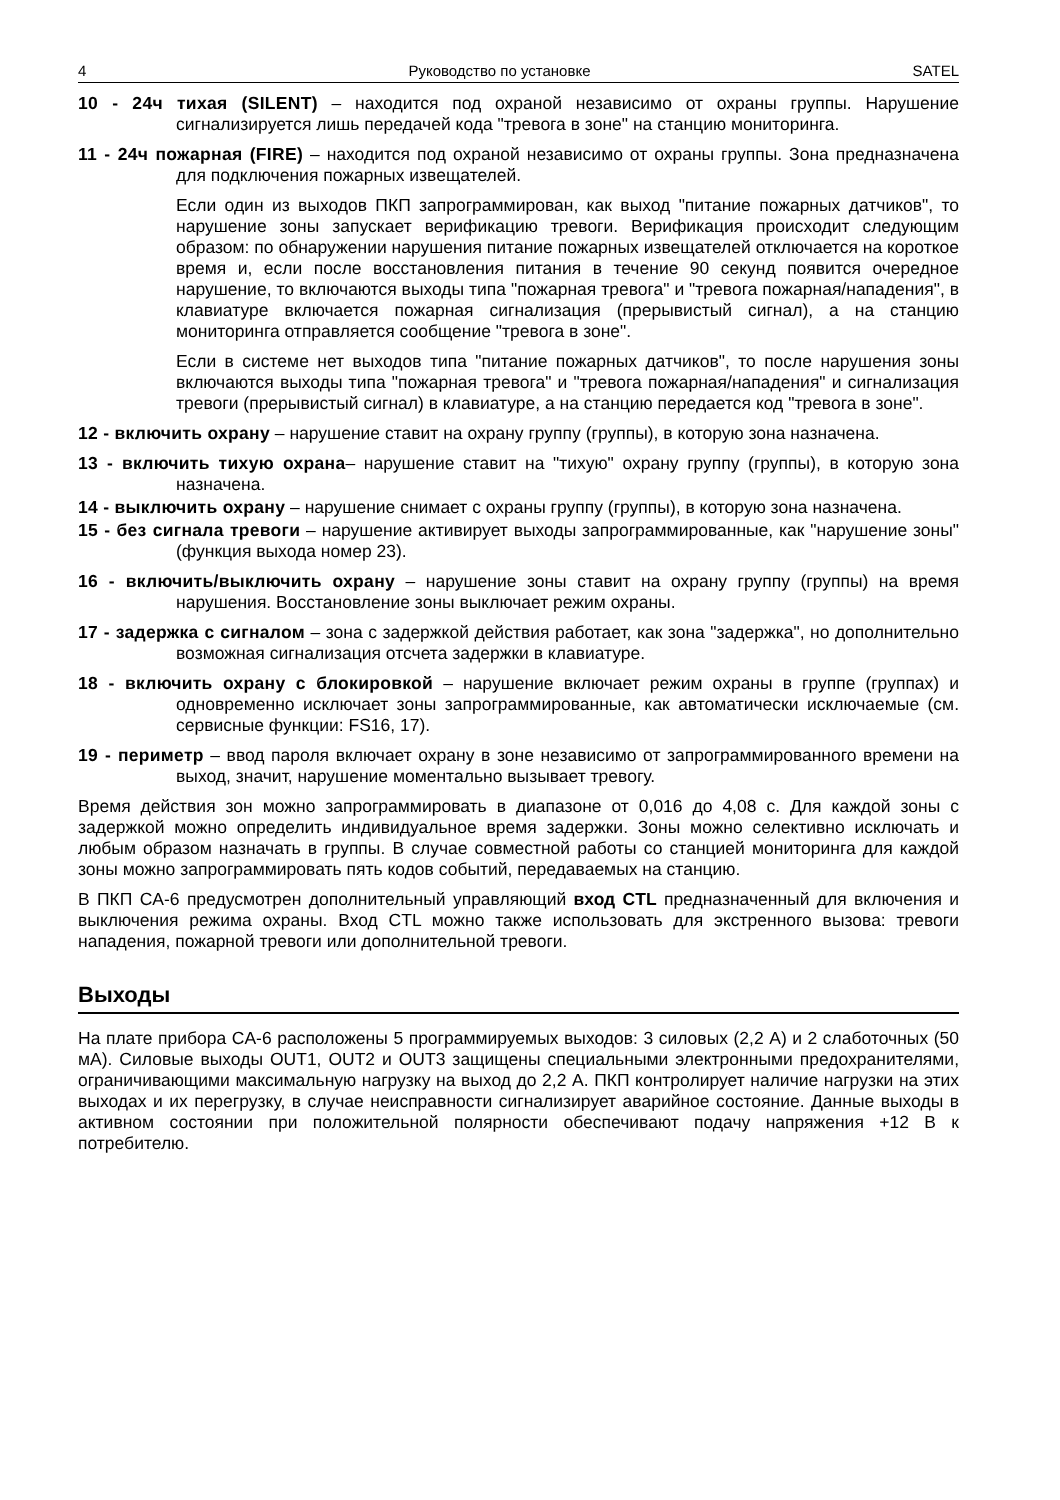4 Руководство по установке SATEL
10 - 24ч тихая (SILENT) – находится под охраной независимо от охраны группы. Нарушение сигнализируется лишь передачей кода "тревога в зоне" на станцию мониторинга.
11 - 24ч пожарная (FIRE) – находится под охраной независимо от охраны группы. Зона предназначена для подключения пожарных извещателей.
Если один из выходов ПКП запрограммирован, как выход "питание пожарных датчиков", то нарушение зоны запускает верификацию тревоги. Верификация происходит следующим образом: по обнаружении нарушения питание пожарных извещателей отключается на короткое время и, если после восстановления питания в течение 90 секунд появится очередное нарушение, то включаются выходы типа "пожарная тревога" и "тревога пожарная/нападения", в клавиатуре включается пожарная сигнализация (прерывистый сигнал), а на станцию мониторинга отправляется сообщение "тревога в зоне".
Если в системе нет выходов типа "питание пожарных датчиков", то после нарушения зоны включаются выходы типа "пожарная тревога" и "тревога пожарная/нападения" и сигнализация тревоги (прерывистый сигнал) в клавиатуре, а на станцию передается код "тревога в зоне".
12 - включить охрану – нарушение ставит на охрану группу (группы), в которую зона назначена.
13 - включить тихую охрана– нарушение ставит на "тихую" охрану группу (группы), в которую зона назначена.
14 - выключить охрану – нарушение снимает с охраны группу (группы), в которую зона назначена.
15 - без сигнала тревоги – нарушение активирует выходы запрограммированные, как "нарушение зоны" (функция выхода номер 23).
16 - включить/выключить охрану – нарушение зоны ставит на охрану группу (группы) на время нарушения. Восстановление зоны выключает режим охраны.
17 - задержка с сигналом – зона с задержкой действия работает, как зона "задержка", но дополнительно возможная сигнализация отсчета задержки в клавиатуре.
18 - включить охрану с блокировкой – нарушение включает режим охраны в группе (группах) и одновременно исключает зоны запрограммированные, как автоматически исключаемые (см. сервисные функции: FS16, 17).
19 - периметр – ввод пароля включает охрану в зоне независимо от запрограммированного времени на выход, значит, нарушение моментально вызывает тревогу.
Время действия зон можно запрограммировать в диапазоне от 0,016 до 4,08 с. Для каждой зоны с задержкой можно определить индивидуальное время задержки. Зоны можно селективно исключать и любым образом назначать в группы. В случае совместной работы со станцией мониторинга для каждой зоны можно запрограммировать пять кодов событий, передаваемых на станцию.
В ПКП CA-6 предусмотрен дополнительный управляющий вход CTL предназначенный для включения и выключения режима охраны. Вход CTL можно также использовать для экстренного вызова: тревоги нападения, пожарной тревоги или дополнительной тревоги.
Выходы
На плате прибора CA-6 расположены 5 программируемых выходов: 3 силовых (2,2 A) и 2 слаботочных (50 мA). Силовые выходы OUT1, OUT2 и OUT3 защищены специальными электронными предохранителями, ограничивающими максимальную нагрузку на выход до 2,2 A. ПКП контролирует наличие нагрузки на этих выходах и их перегрузку, в случае неисправности сигнализирует аварийное состояние. Данные выходы в активном состоянии при положительной полярности обеспечивают подачу напряжения +12 В к потребителю.